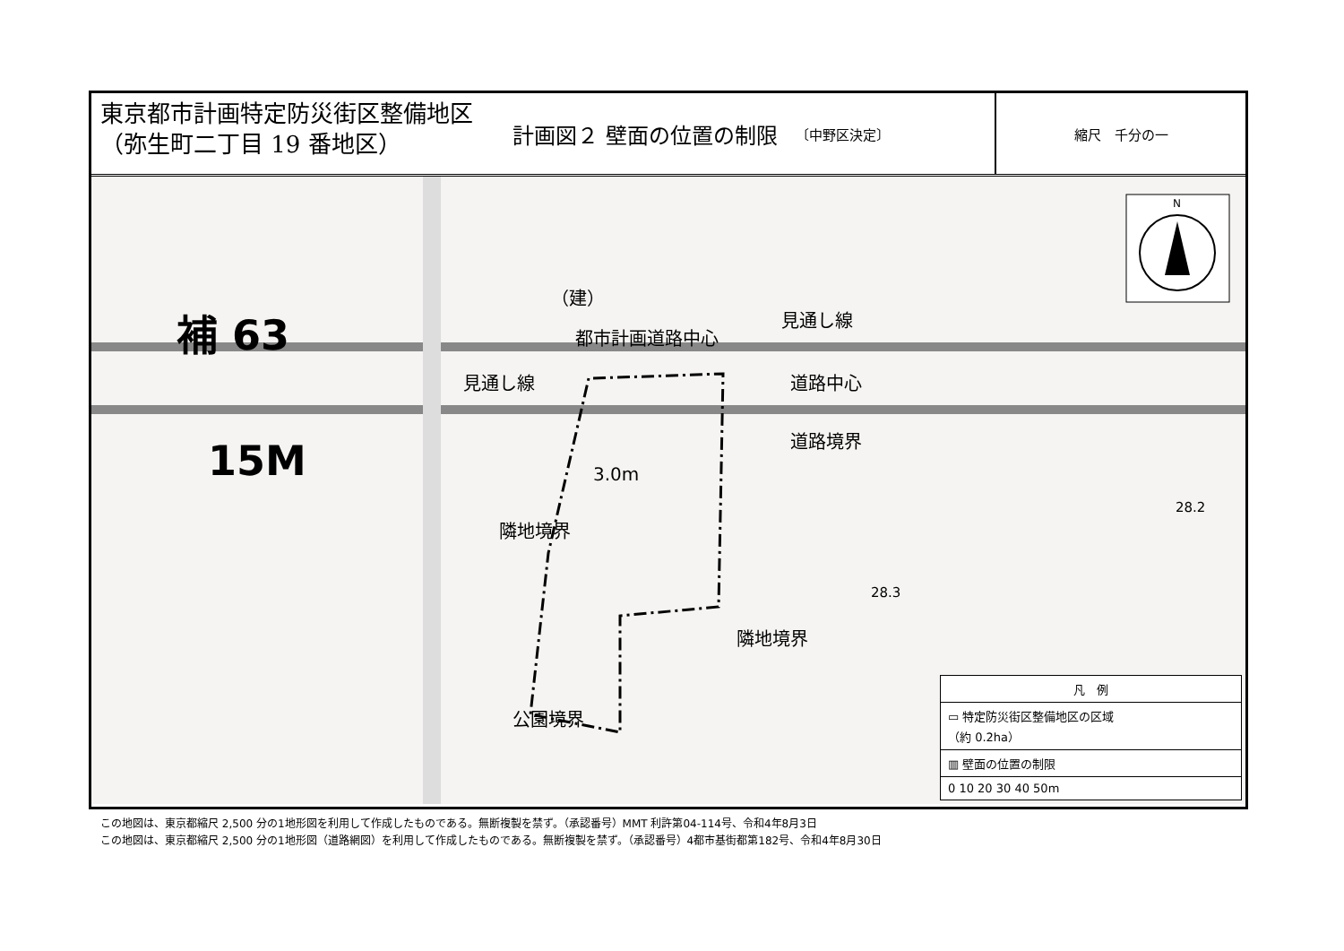東京都市計画特定防災街区整備地区
（弥生町二丁目 19 番地区）
計画図２ 壁面の位置の制限 〔中野区決定〕
縮尺　千分の一
N
補 63
15M
都市計画道路中心
見通し線
見通し線 道路中心
道路境界
隣地境界
3.0m
隣地境界
公園境界
（建）
28.2
28.3
凡　例
▭ 特定防災街区整備地区の区域
（約 0.2ha）
▥ 壁面の位置の制限
0 10 20 30 40 50m
この地図は、東京都縮尺 2,500 分の1地形図を利用して作成したものである。無断複製を禁ず。（承認番号）MMT 利許第04-114号、令和4年8月3日
この地図は、東京都縮尺 2,500 分の1地形図（道路網図）を利用して作成したものである。無断複製を禁ず。（承認番号）4都市基街都第182号、令和4年8月30日